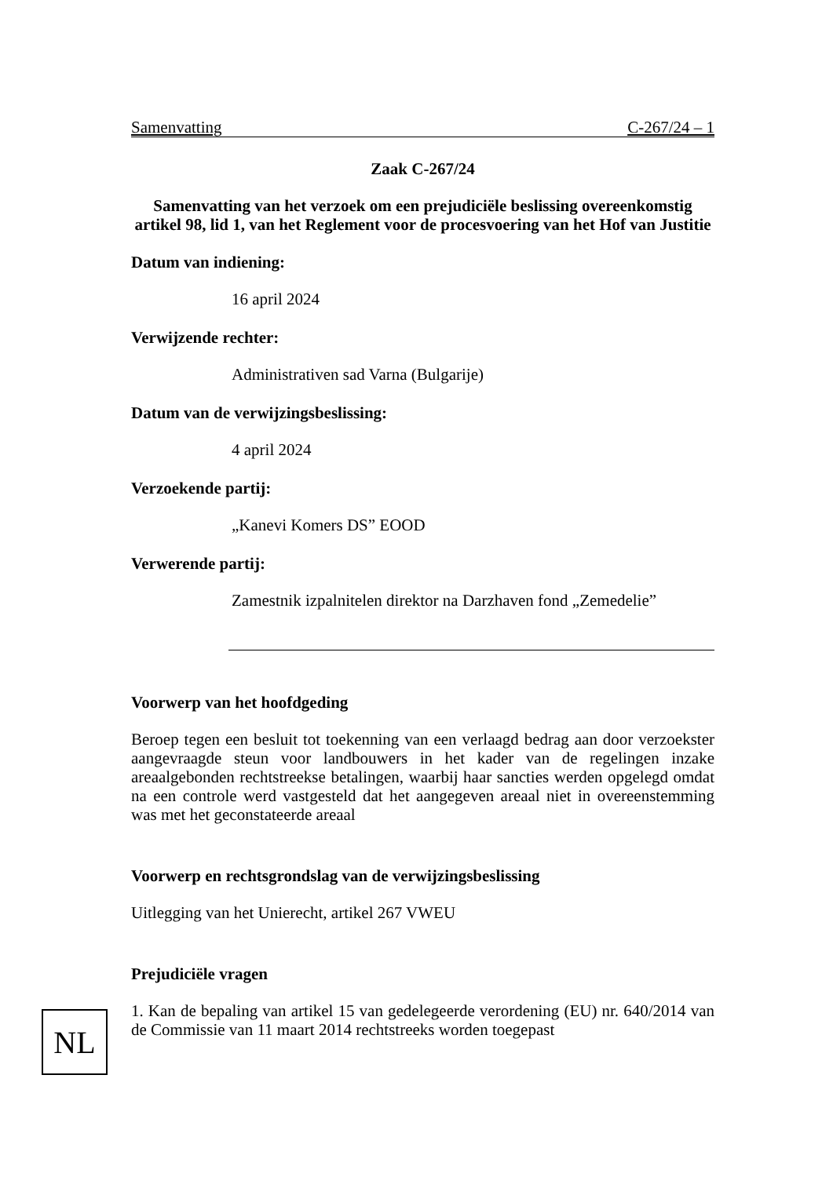Samenvatting C-267/24 – 1
Zaak C-267/24
Samenvatting van het verzoek om een prejudiciële beslissing overeenkomstig artikel 98, lid 1, van het Reglement voor de procesvoering van het Hof van Justitie
Datum van indiening:
16 april 2024
Verwijzende rechter:
Administrativen sad Varna (Bulgarije)
Datum van de verwijzingsbeslissing:
4 april 2024
Verzoekende partij:
„Kanevi Komers DS” EOOD
Verwerende partij:
Zamestnik izpalnitelen direktor na Darzhaven fond „Zemedelie”
Voorwerp van het hoofdgeding
Beroep tegen een besluit tot toekenning van een verlaagd bedrag aan door verzoekster aangevraagde steun voor landbouwers in het kader van de regelingen inzake areaalgebonden rechtstreekse betalingen, waarbij haar sancties werden opgelegd omdat na een controle werd vastgesteld dat het aangegeven areaal niet in overeenstemming was met het geconstateerde areaal
Voorwerp en rechtsgrondslag van de verwijzingsbeslissing
Uitlegging van het Unierecht, artikel 267 VWEU
Prejudiciële vragen
1. Kan de bepaling van artikel 15 van gedelegeerde verordening (EU) nr. 640/2014 van de Commissie van 11 maart 2014 rechtstreeks worden toegepast
NL